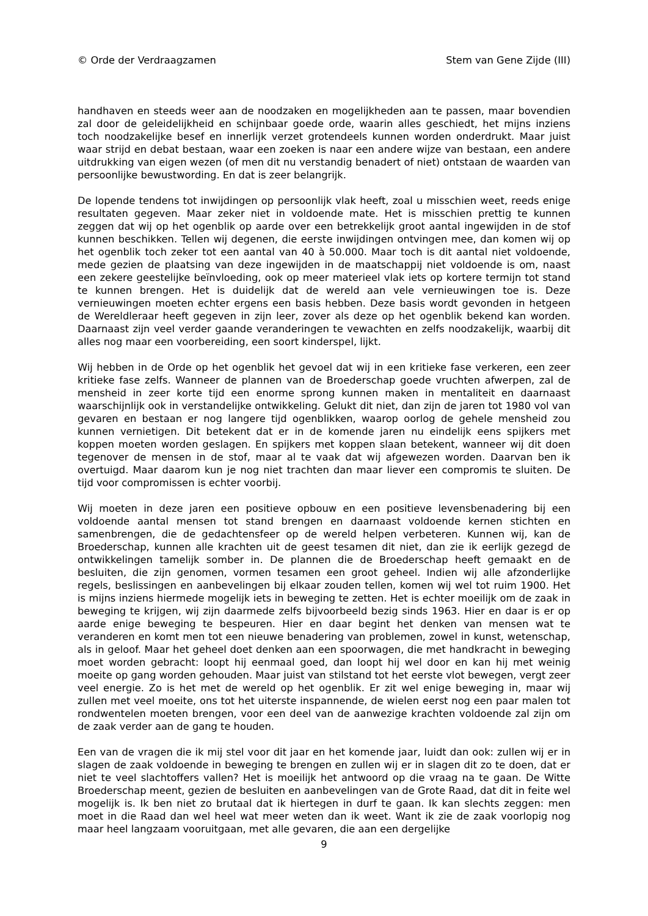© Orde der Verdraagzamen Stem van Gene Zijde (III)
handhaven en steeds weer aan de noodzaken en mogelijkheden aan te passen, maar bovendien zal door de geleidelijkheid en schijnbaar goede orde, waarin alles geschiedt, het mijns inziens toch noodzakelijke besef en innerlijk verzet grotendeels kunnen worden onderdrukt. Maar juist waar strijd en debat bestaan, waar een zoeken is naar een andere wijze van bestaan, een andere uitdrukking van eigen wezen (of men dit nu verstandig benadert of niet) ontstaan de waarden van persoonlijke bewustwording. En dat is zeer belangrijk.
De lopende tendens tot inwijdingen op persoonlijk vlak heeft, zoal u misschien weet, reeds enige resultaten gegeven. Maar zeker niet in voldoende mate. Het is misschien prettig te kunnen zeggen dat wij op het ogenblik op aarde over een betrekkelijk groot aantal ingewijden in de stof kunnen beschikken. Tellen wij degenen, die eerste inwijdingen ontvingen mee, dan komen wij op het ogenblik toch zeker tot een aantal van 40 à 50.000. Maar toch is dit aantal niet voldoende, mede gezien de plaatsing van deze ingewijden in de maatschappij niet voldoende is om, naast een zekere geestelijke beïnvloeding, ook op meer materieel vlak iets op kortere termijn tot stand te kunnen brengen. Het is duidelijk dat de wereld aan vele vernieuwingen toe is. Deze vernieuwingen moeten echter ergens een basis hebben. Deze basis wordt gevonden in hetgeen de Wereldleraar heeft gegeven in zijn leer, zover als deze op het ogenblik bekend kan worden. Daarnaast zijn veel verder gaande veranderingen te vewachten en zelfs noodzakelijk, waarbij dit alles nog maar een voorbereiding, een soort kinderspel, lijkt.
Wij hebben in de Orde op het ogenblik het gevoel dat wij in een kritieke fase verkeren, een zeer kritieke fase zelfs. Wanneer de plannen van de Broederschap goede vruchten afwerpen, zal de mensheid in zeer korte tijd een enorme sprong kunnen maken in mentaliteit en daarnaast waarschijnlijk ook in verstandelijke ontwikkeling. Gelukt dit niet, dan zijn de jaren tot 1980 vol van gevaren en bestaan er nog langere tijd ogenblikken, waarop oorlog de gehele mensheid zou kunnen vernietigen. Dit betekent dat er in de komende jaren nu eindelijk eens spijkers met koppen moeten worden geslagen. En spijkers met koppen slaan betekent, wanneer wij dit doen tegenover de mensen in de stof, maar al te vaak dat wij afgewezen worden. Daarvan ben ik overtuigd. Maar daarom kun je nog niet trachten dan maar liever een compromis te sluiten. De tijd voor compromissen is echter voorbij.
Wij moeten in deze jaren een positieve opbouw en een positieve levensbenadering bij een voldoende aantal mensen tot stand brengen en daarnaast voldoende kernen stichten en samenbrengen, die de gedachtensfeer op de wereld helpen verbeteren. Kunnen wij, kan de Broederschap, kunnen alle krachten uit de geest tesamen dit niet, dan zie ik eerlijk gezegd de ontwikkelingen tamelijk somber in. De plannen die de Broederschap heeft gemaakt en de besluiten, die zijn genomen, vormen tesamen een groot geheel. Indien wij alle afzonderlijke regels, beslissingen en aanbevelingen bij elkaar zouden tellen, komen wij wel tot ruim 1900. Het is mijns inziens hiermede mogelijk iets in beweging te zetten. Het is echter moeilijk om de zaak in beweging te krijgen, wij zijn daarmede zelfs bijvoorbeeld bezig sinds 1963. Hier en daar is er op aarde enige beweging te bespeuren. Hier en daar begint het denken van mensen wat te veranderen en komt men tot een nieuwe benadering van problemen, zowel in kunst, wetenschap, als in geloof. Maar het geheel doet denken aan een spoorwagen, die met handkracht in beweging moet worden gebracht: loopt hij eenmaal goed, dan loopt hij wel door en kan hij met weinig moeite op gang worden gehouden. Maar juist van stilstand tot het eerste vlot bewegen, vergt zeer veel energie. Zo is het met de wereld op het ogenblik. Er zit wel enige beweging in, maar wij zullen met veel moeite, ons tot het uiterste inspannende, de wielen eerst nog een paar malen tot rondwentelen moeten brengen, voor een deel van de aanwezige krachten voldoende zal zijn om de zaak verder aan de gang te houden.
Een van de vragen die ik mij stel voor dit jaar en het komende jaar, luidt dan ook: zullen wij er in slagen de zaak voldoende in beweging te brengen en zullen wij er in slagen dit zo te doen, dat er niet te veel slachtoffers vallen? Het is moeilijk het antwoord op die vraag na te gaan. De Witte Broederschap meent, gezien de besluiten en aanbevelingen van de Grote Raad, dat dit in feite wel mogelijk is. Ik ben niet zo brutaal dat ik hiertegen in durf te gaan. Ik kan slechts zeggen: men moet in die Raad dan wel heel wat meer weten dan ik weet. Want ik zie de zaak voorlopig nog maar heel langzaam vooruitgaan, met alle gevaren, die aan een dergelijke
9